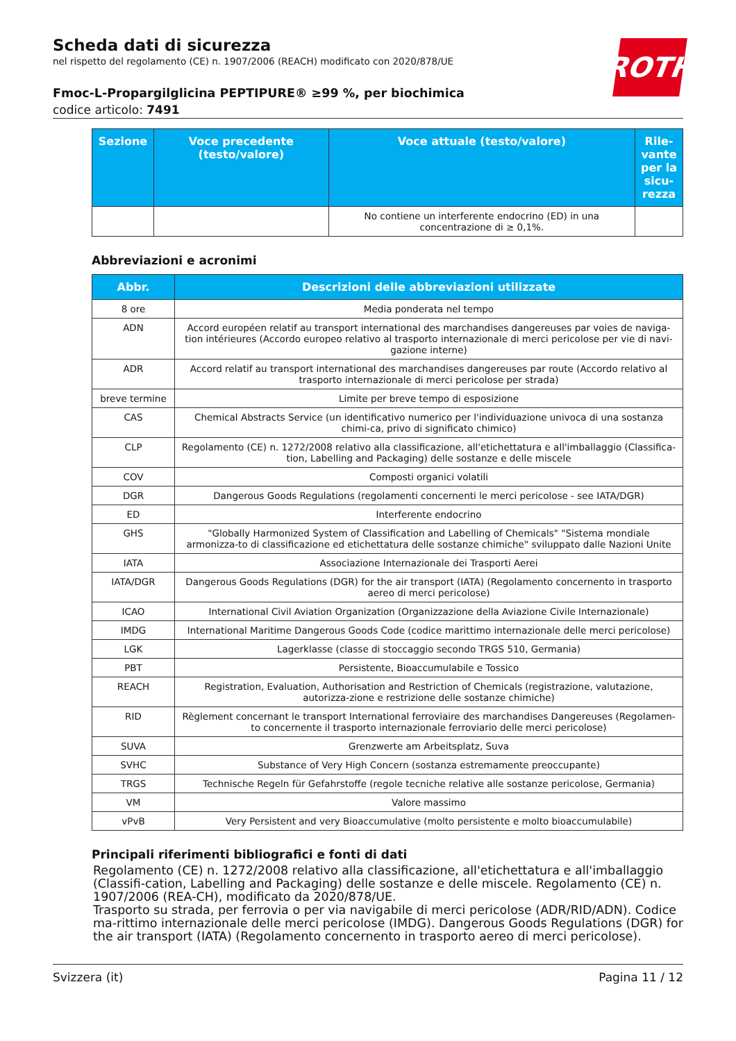ROTH
Scheda dati di sicurezza
nel rispetto del regolamento (CE) n. 1907/2006 (REACH) modificato con 2020/878/UE
Fmoc-L-Propargilglicina PEPTIPURE® ≥99 %, per biochimica
codice articolo: 7491
| Sezione | Voce precedente (testo/valore) | Voce attuale (testo/valore) | Rile-vante per la sicu-rezza |
| --- | --- | --- | --- |
| | | No contiene un interferente endocrino (ED) in una concentrazione di ≥ 0,1%. | |
Abbreviazioni e acronimi
| Abbr. | Descrizioni delle abbreviazioni utilizzate |
| --- | --- |
| 8 ore | Media ponderata nel tempo |
| ADN | Accord européen relatif au transport international des marchandises dangereuses par voies de naviga-tion intérieures (Accordo europeo relativo al trasporto internazionale di merci pericolose per vie di navi-gazione interne) |
| ADR | Accord relatif au transport international des marchandises dangereuses par route (Accordo relativo al trasporto internazionale di merci pericolose per strada) |
| breve termine | Limite per breve tempo di esposizione |
| CAS | Chemical Abstracts Service (un identificativo numerico per l'individuazione univoca di una sostanza chimi-ca, privo di significato chimico) |
| CLP | Regolamento (CE) n. 1272/2008 relativo alla classificazione, all'etichettatura e all'imballaggio (Classifica-tion, Labelling and Packaging) delle sostanze e delle miscele |
| COV | Composti organici volatili |
| DGR | Dangerous Goods Regulations (regolamenti concernenti le merci pericolose - see IATA/DGR) |
| ED | Interferente endocrino |
| GHS | "Globally Harmonized System of Classification and Labelling of Chemicals" "Sistema mondiale armonizza-to di classificazione ed etichettatura delle sostanze chimiche" sviluppato dalle Nazioni Unite |
| IATA | Associazione Internazionale dei Trasporti Aerei |
| IATA/DGR | Dangerous Goods Regulations (DGR) for the air transport (IATA) (Regolamento concernento in trasporto aereo di merci pericolose) |
| ICAO | International Civil Aviation Organization (Organizzazione della Aviazione Civile Internazionale) |
| IMDG | International Maritime Dangerous Goods Code (codice marittimo internazionale delle merci pericolose) |
| LGK | Lagerklasse (classe di stoccaggio secondo TRGS 510, Germania) |
| PBT | Persistente, Bioaccumulabile e Tossico |
| REACH | Registration, Evaluation, Authorisation and Restriction of Chemicals (registrazione, valutazione, autorizza-zione e restrizione delle sostanze chimiche) |
| RID | Règlement concernant le transport International ferroviaire des marchandises Dangereuses (Regolamen-to concernente il trasporto internazionale ferroviario delle merci pericolose) |
| SUVA | Grenzwerte am Arbeitsplatz, Suva |
| SVHC | Substance of Very High Concern (sostanza estremamente preoccupante) |
| TRGS | Technische Regeln für Gefahrstoffe (regole tecniche relative alle sostanze pericolose, Germania) |
| VM | Valore massimo |
| vPvB | Very Persistent and very Bioaccumulative (molto persistente e molto bioaccumulabile) |
Principali riferimenti bibliografici e fonti di dati
Regolamento (CE) n. 1272/2008 relativo alla classificazione, all'etichettatura e all'imballaggio (Classifi-cation, Labelling and Packaging) delle sostanze e delle miscele. Regolamento (CE) n. 1907/2006 (REA-CH), modificato da 2020/878/UE.
Trasporto su strada, per ferrovia o per via navigabile di merci pericolose (ADR/RID/ADN). Codice ma-rittimo internazionale delle merci pericolose (IMDG). Dangerous Goods Regulations (DGR) for the air transport (IATA) (Regolamento concernento in trasporto aereo di merci pericolose).
Svizzera (it) Pagina 11 / 12